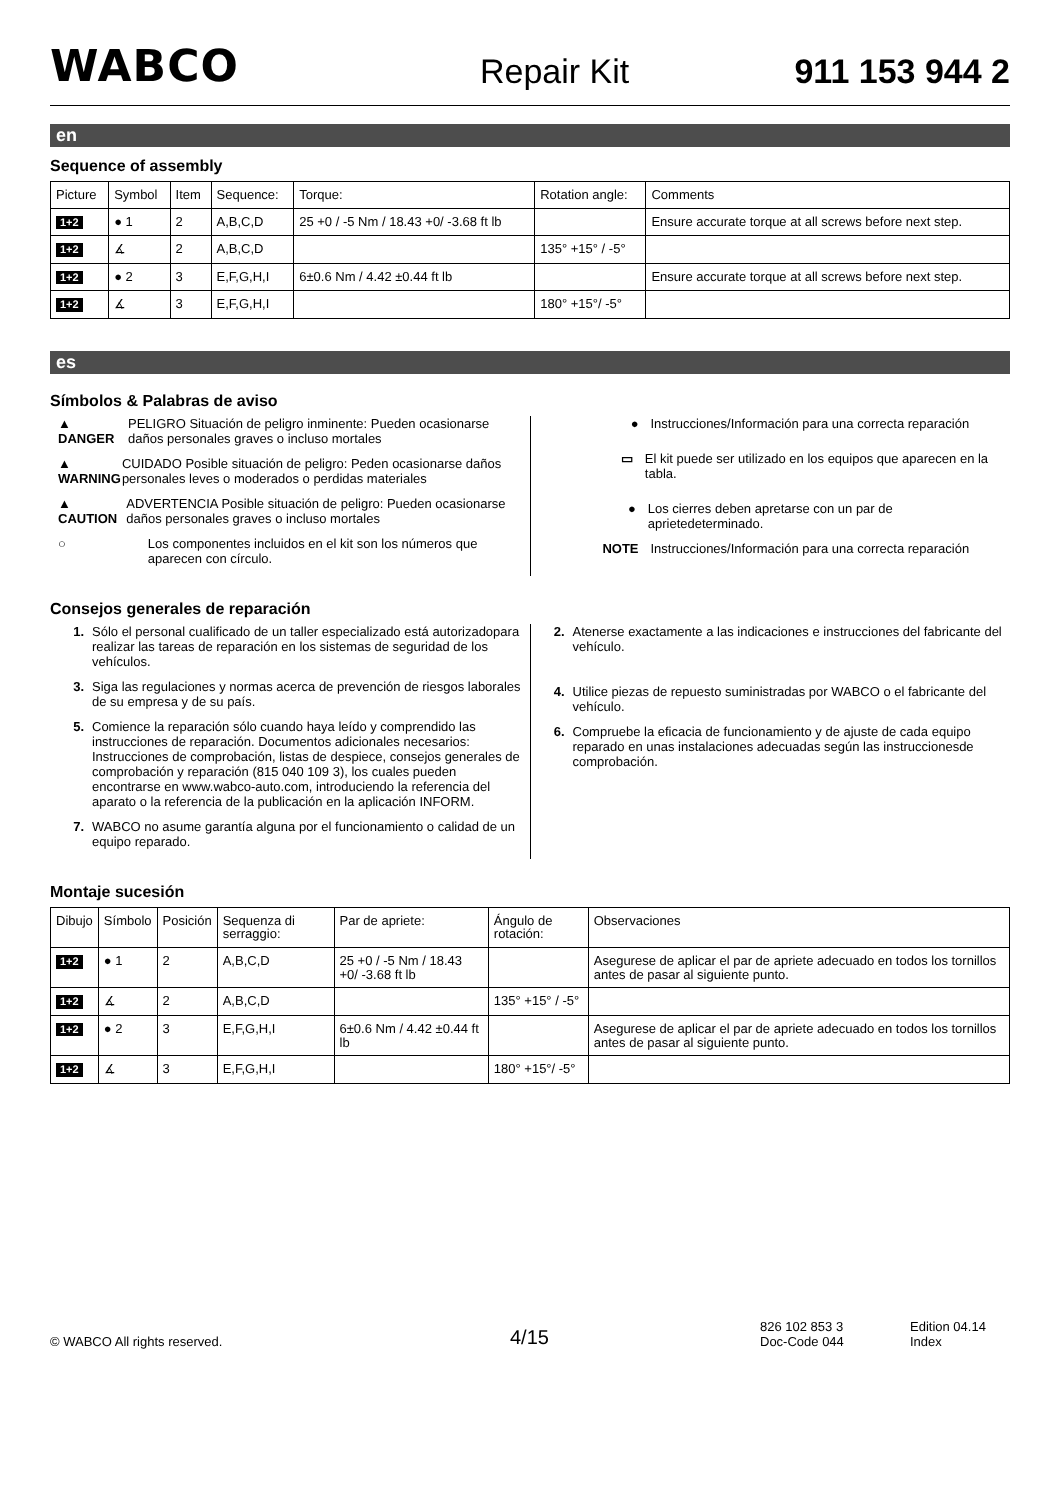WABCO
Repair Kit
911 153 944 2
en
Sequence of assembly
| Picture | Symbol | Item | Sequence: | Torque: | Rotation angle: | Comments |
| --- | --- | --- | --- | --- | --- | --- |
| 1+2 | ● 1 | 2 | A,B,C,D | 25 +0 / -5 Nm / 18.43 +0/ -3.68 ft lb | | Ensure accurate torque at all screws before next step. |
| 1+2 | ∡ | 2 | A,B,C,D | | 135° +15° / -5° | |
| 1+2 | ● 2 | 3 | E,F,G,H,I | 6±0.6 Nm / 4.42 ±0.44 ft lb | | Ensure accurate torque at all screws before next step. |
| 1+2 | ∡ | 3 | E,F,G,H,I | | 180° +15°/ -5° | |
es
Símbolos & Palabras de aviso
▲ DANGER PELIGRO Situación de peligro inminente: Pueden ocasionarse daños personales graves o incluso mortales
▲ WARNING CUIDADO Posible situación de peligro: Peden ocasionarse daños personales leves o moderados o perdidas materiales
▲ CAUTION ADVERTENCIA Posible situación de peligro: Pueden ocasionarse daños personales graves o incluso mortales
○ Los componentes incluidos en el kit son los números que aparecen con círculo.
● Instrucciones/Información para una correcta reparación
▭ El kit puede ser utilizado en los equipos que aparecen en la tabla.
● Los cierres deben apretarse con un par de aprietedeterminado.
NOTE Instrucciones/Información para una correcta reparación
Consejos generales de reparación
1. Sólo el personal cualificado de un taller especializado está autorizadopara realizar las tareas de reparación en los sistemas de seguridad de los vehículos.
3. Siga las regulaciones y normas acerca de prevención de riesgos laborales de su empresa y de su país.
5. Comience la reparación sólo cuando haya leído y comprendido las instrucciones de reparación. Documentos adicionales necesarios: Instrucciones de comprobación, listas de despiece, consejos generales de comprobación y reparación (815 040 109 3), los cuales pueden encontrarse en www.wabco-auto.com, introduciendo la referencia del aparato o la referencia de la publicación en la aplicación INFORM.
7. WABCO no asume garantía alguna por el funcionamiento o calidad de un equipo reparado.
2. Atenerse exactamente a las indicaciones e instrucciones del fabricante del vehículo.
4. Utilice piezas de repuesto suministradas por WABCO o el fabricante del vehículo.
6. Compruebe la eficacia de funcionamiento y de ajuste de cada equipo reparado en unas instalaciones adecuadas según las instruccionesde comprobación.
Montaje sucesión
| Dibujo | Símbolo | Posición | Sequenza di serraggio: | Par de apriete: | Ángulo de rotación: | Observaciones |
| --- | --- | --- | --- | --- | --- | --- |
| 1+2 | ● 1 | 2 | A,B,C,D | 25 +0 / -5 Nm / 18.43 +0/ -3.68 ft lb | | Asegurese de aplicar el par de apriete adecuado en todos los tornillos antes de pasar al siguiente punto. |
| 1+2 | ∡ | 2 | A,B,C,D | | 135° +15° / -5° | |
| 1+2 | ● 2 | 3 | E,F,G,H,I | 6±0.6 Nm / 4.42 ±0.44 ft lb | | Asegurese de aplicar el par de apriete adecuado en todos los tornillos antes de pasar al siguiente punto. |
| 1+2 | ∡ | 3 | E,F,G,H,I | | 180° +15°/ -5° | |
© WABCO All rights reserved.
4/15
826 102 853 3
Doc-Code 044
Edition 04.14
Index